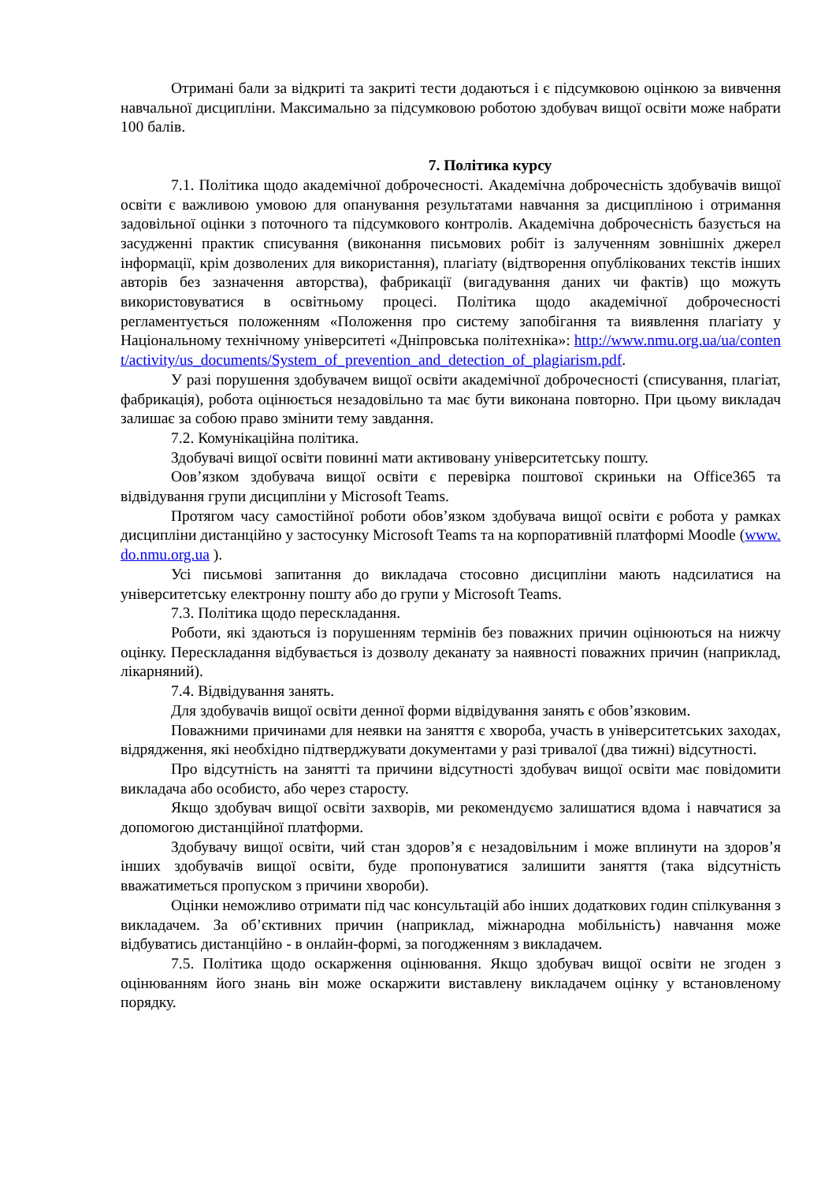Отримані бали за відкриті та закриті тести додаються і є підсумковою оцінкою за вивчення навчальної дисципліни. Максимально за підсумковою роботою здобувач вищої освіти може набрати 100 балів.
7. Політика курсу
7.1. Політика щодо академічної доброчесності. Академічна доброчесність здобувачів вищої освіти є важливою умовою для опанування результатами навчання за дисципліною і отримання задовільної оцінки з поточного та підсумкового контролів. Академічна доброчесність базується на засудженні практик списування (виконання письмових робіт із залученням зовнішніх джерел інформації, крім дозволених для використання), плагіату (відтворення опублікованих текстів інших авторів без зазначення авторства), фабрикації (вигадування даних чи фактів) що можуть використовуватися в освітньому процесі. Політика щодо академічної доброчесності регламентується положенням «Положення про систему запобігання та виявлення плагіату у Національному технічному університеті «Дніпровська політехніка»: http://www.nmu.org.ua/ua/content/activity/us_documents/System_of_prevention_and_detection_of_plagiarism.pdf.
У разі порушення здобувачем вищої освіти академічної доброчесності (списування, плагіат, фабрикація), робота оцінюється незадовільно та має бути виконана повторно. При цьому викладач залишає за собою право змінити тему завдання.
7.2. Комунікаційна політика.
Здобувачі вищої освіти повинні мати активовану університетську пошту.
Оов’язком здобувача вищої освіти є перевірка поштової скриньки на Office365 та відвідування групи дисципліни у Microsoft Teams.
Протягом часу самостійної роботи обов’язком здобувача вищої освіти є робота у рамках дисципліни дистанційно у застосунку Microsoft Teams та на корпоративній платформі Moodle (www.do.nmu.org.ua ).
Усі письмові запитання до викладача стосовно дисципліни мають надсилатися на університетську електронну пошту або до групи у Microsoft Teams.
7.3. Політика щодо перескладання.
Роботи, які здаються із порушенням термінів без поважних причин оцінюються на нижчу оцінку. Перескладання відбувається із дозволу деканату за наявності поважних причин (наприклад, лікарняний).
7.4. Відвідування занять.
Для здобувачів вищої освіти денної форми відвідування занять є обов’язковим.
Поважними причинами для неявки на заняття є хвороба, участь в університетських заходах, відрядження, які необхідно підтверджувати документами у разі тривалої (два тижні) відсутності.
Про відсутність на занятті та причини відсутності здобувач вищої освіти має повідомити викладача або особисто, або через старосту.
Якщо здобувач вищої освіти захворів, ми рекомендуємо залишатися вдома і навчатися за допомогою дистанційної платформи.
Здобувачу вищої освіти, чий стан здоров’я є незадовільним і може вплинути на здоров’я інших здобувачів вищої освіти, буде пропонуватися залишити заняття (така відсутність вважатиметься пропуском з причини хвороби).
Оцінки неможливо отримати під час консультацій або інших додаткових годин спілкування з викладачем. За об’єктивних причин (наприклад, міжнародна мобільність) навчання може відбуватись дистанційно - в онлайн-формі, за погодженням з викладачем.
7.5. Політика щодо оскарження оцінювання. Якщо здобувач вищої освіти не згоден з оцінюванням його знань він може оскаржити виставлену викладачем оцінку у встановленому порядку.